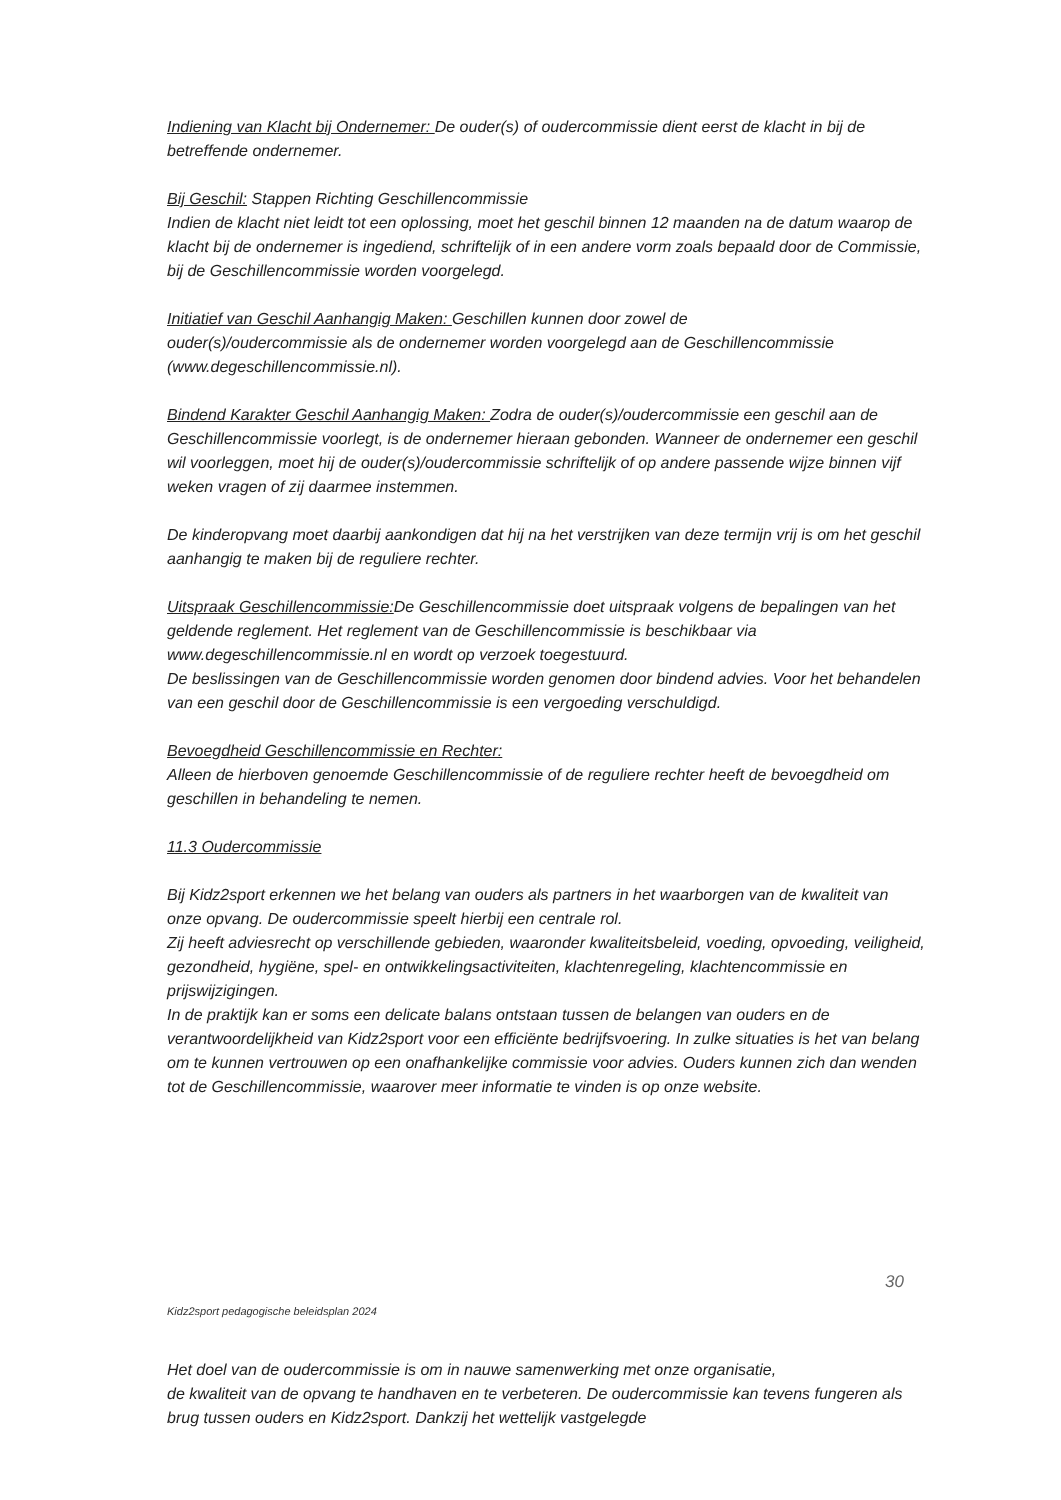Indiening van Klacht bij Ondernemer: De ouder(s) of oudercommissie dient eerst de klacht in bij de betreffende ondernemer.
Bij Geschil: Stappen Richting Geschillencommissie
Indien de klacht niet leidt tot een oplossing, moet het geschil binnen 12 maanden na de datum waarop de klacht bij de ondernemer is ingediend, schriftelijk of in een andere vorm zoals bepaald door de Commissie, bij de Geschillencommissie worden voorgelegd.
Initiatief van Geschil Aanhangig Maken: Geschillen kunnen door zowel de
ouder(s)/oudercommissie als de ondernemer worden voorgelegd aan de Geschillencommissie (www.degeschillencommissie.nl).
Bindend Karakter Geschil Aanhangig Maken: Zodra de ouder(s)/oudercommissie een geschil aan de Geschillencommissie voorlegt, is de ondernemer hieraan gebonden. Wanneer de ondernemer een geschil wil voorleggen, moet hij de ouder(s)/oudercommissie schriftelijk of op andere passende wijze binnen vijf weken vragen of zij daarmee instemmen.
De kinderopvang moet daarbij aankondigen dat hij na het verstrijken van deze termijn vrij is om het geschil aanhangig te maken bij de reguliere rechter.
Uitspraak Geschillencommissie: De Geschillencommissie doet uitspraak volgens de bepalingen van het geldende reglement. Het reglement van de Geschillencommissie is beschikbaar via www.degeschillencommissie.nl en wordt op verzoek toegestuurd.
De beslissingen van de Geschillencommissie worden genomen door bindend advies. Voor het behandelen van een geschil door de Geschillencommissie is een vergoeding verschuldigd.
Bevoegdheid Geschillencommissie en Rechter:
Alleen de hierboven genoemde Geschillencommissie of de reguliere rechter heeft de bevoegdheid om geschillen in behandeling te nemen.
11.3 Oudercommissie
Bij Kidz2sport erkennen we het belang van ouders als partners in het waarborgen van de kwaliteit van onze opvang. De oudercommissie speelt hierbij een centrale rol.
Zij heeft adviesrecht op verschillende gebieden, waaronder kwaliteitsbeleid, voeding, opvoeding, veiligheid, gezondheid, hygiëne, spel- en ontwikkelingsactiviteiten, klachtenregeling, klachtencommissie en prijswijzigingen.
In de praktijk kan er soms een delicate balans ontstaan tussen de belangen van ouders en de verantwoordelijkheid van Kidz2sport voor een efficiënte bedrijfsvoering. In zulke situaties is het van belang om te kunnen vertrouwen op een onafhankelijke commissie voor advies. Ouders kunnen zich dan wenden tot de Geschillencommissie, waarover meer informatie te vinden is op onze website.
30
Kidz2sport pedagogische beleidsplan 2024
Het doel van de oudercommissie is om in nauwe samenwerking met onze organisatie,
de kwaliteit van de opvang te handhaven en te verbeteren. De oudercommissie kan tevens fungeren als brug tussen ouders en Kidz2sport. Dankzij het wettelijk vastgelegde